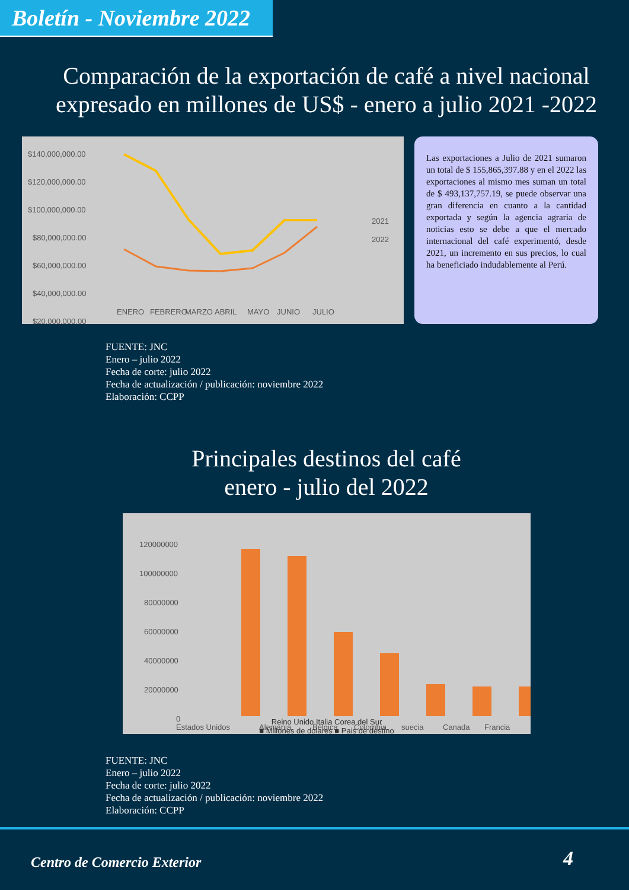Boletín - Noviembre 2022
Comparación de la exportación de café a nivel nacional expresado en millones de US$ - enero a julio 2021 -2022
$140,000,000.00
$120,000,000.00
$100,000,000.00
$80,000,000.00
$60,000,000.00
$40,000,000.00
$20,000,000.00
2021
2022
ENERO
FEBRERO
MARZO
ABRIL
MAYO
JUNIO
JULIO
Las exportaciones a Julio de 2021 sumaron un total de $ 155,865,397.88 y en el 2022 las exportaciones al mismo mes suman un total de $ 493,137,757.19, se puede observar una gran diferencia en cuanto a la cantidad exportada y según la agencia agraria de noticias esto se debe a que el mercado internacional del café experimentó, desde 2021, un incremento en sus precios, lo cual ha beneficiado indudablemente al Perú.
FUENTE: JNC
Enero – julio 2022
Fecha de corte: julio 2022
Fecha de actualización / publicación: noviembre 2022
Elaboración: CCPP
Principales destinos del café
enero - julio del 2022
120000000
100000000
80000000
60000000
40000000
20000000
0
Estados Unidos
Alemania
Bélgica
Colombia
suecia
Canada
Francia
Reino Unido Italia Corea del Sur
■ Millones de dolares ■ Pais de destino
FUENTE: JNC
Enero – julio 2022
Fecha de corte: julio 2022
Fecha de actualización / publicación: noviembre 2022
Elaboración: CCPP
Centro de Comercio Exterior 4